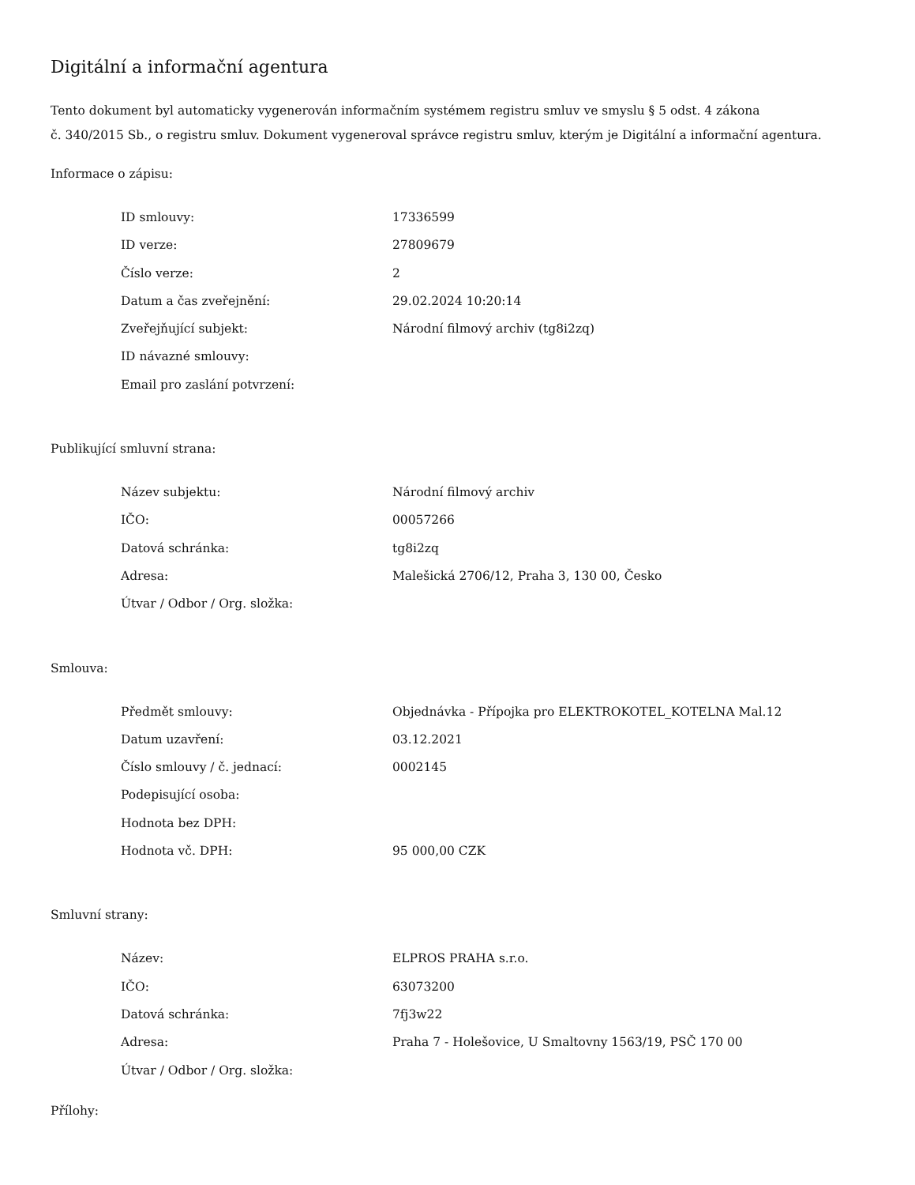Digitální a informační agentura
Tento dokument byl automaticky vygenerován informačním systémem registru smluv ve smyslu § 5 odst. 4 zákona
č. 340/2015 Sb., o registru smluv. Dokument vygeneroval správce registru smluv, kterým je Digitální a informační agentura.
Informace o zápisu:
| ID smlouvy: | 17336599 |
| ID verze: | 27809679 |
| Číslo verze: | 2 |
| Datum a čas zveřejnění: | 29.02.2024 10:20:14 |
| Zveřejňující subjekt: | Národní filmový archiv (tg8i2zq) |
| ID návazné smlouvy: | |
| Email pro zaslání potvrzení: | |
Publikující smluvní strana:
| Název subjektu: | Národní filmový archiv |
| IČO: | 00057266 |
| Datová schránka: | tg8i2zq |
| Adresa: | Malešická 2706/12, Praha 3, 130 00, Česko |
| Útvar / Odbor / Org. složka: | |
Smlouva:
| Předmět smlouvy: | Objednávka - Přípojka pro ELEKTROKOTEL_KOTELNA Mal.12 |
| Datum uzavření: | 03.12.2021 |
| Číslo smlouvy / č. jednací: | 0002145 |
| Podepisující osoba: | |
| Hodnota bez DPH: | |
| Hodnota vč. DPH: | 95 000,00 CZK |
Smluvní strany:
| Název: | ELPROS PRAHA s.r.o. |
| IČO: | 63073200 |
| Datová schránka: | 7fj3w22 |
| Adresa: | Praha 7 - Holešovice, U Smaltovny 1563/19, PSČ 170 00 |
| Útvar / Odbor / Org. složka: | |
Přílohy: